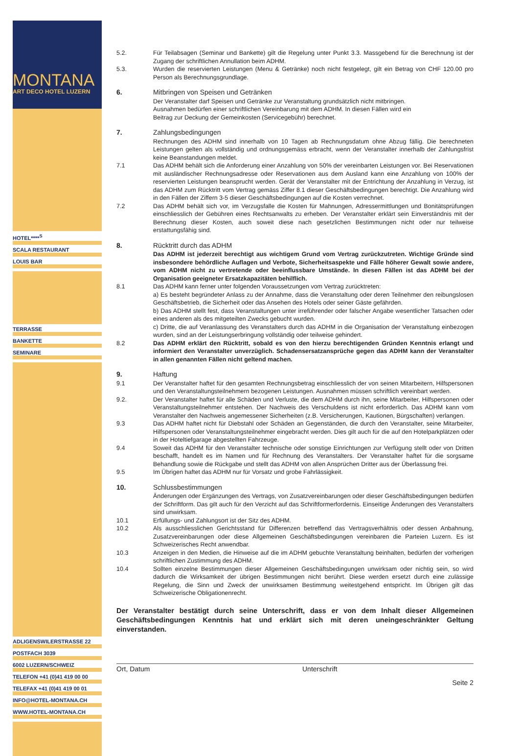MONTANA
ART DECO HOTEL LUZERN
HOTEL****<sup>S</sup>
SCALA RESTAURANT
LOUIS BAR
TERRASSE
BANKETTE
SEMINARE
ADLIGENSWILERSTRASSE 22
POSTFACH 3039
6002 LUZERN/SCHWEIZ
TELEFON +41 (0)41 419 00 00
TELEFAX +41 (0)41 419 00 01
INFO@HOTEL-MONTANA.CH
WWW.HOTEL-MONTANA.CH
5.2. Für Teilabsagen (Seminar und Bankette) gilt die Regelung unter Punkt 3.3. Massgebend für die Berechnung ist der Zugang der schriftlichen Annullation beim ADHM.
5.3. Wurden die reservierten Leistungen (Menu & Getränke) noch nicht festgelegt, gilt ein Betrag von CHF 120.00 pro Person als Berechnungsgrundlage.
6. Mitbringen von Speisen und Getränken
Der Veranstalter darf Speisen und Getränke zur Veranstaltung grundsätzlich nicht mitbringen.
Ausnahmen bedürfen einer schriftlichen Vereinbarung mit dem ADHM. In diesen Fällen wird ein
Beitrag zur Deckung der Gemeinkosten (Servicegebühr) berechnet.
7. Zahlungsbedingungen
Rechnungen des ADHM sind innerhalb von 10 Tagen ab Rechnungsdatum ohne Abzug fällig. Die berechneten Leistungen gelten als vollständig und ordnungsgemäss erbracht, wenn der Veranstalter innerhalb der Zahlungsfrist keine Beanstandungen meldet.
7.1 Das ADHM behält sich die Anforderung einer Anzahlung von 50% der vereinbarten Leistungen vor. Bei Reservationen mit ausländischer Rechnungsadresse oder Reservationen aus dem Ausland kann eine Anzahlung von 100% der reservierten Leistungen beansprucht werden. Gerät der Veranstalter mit der Entrichtung der Anzahlung in Verzug, ist das ADHM zum Rücktritt vom Vertrag gemäss Ziffer 8.1 dieser Geschäftsbedingungen berechtigt. Die Anzahlung wird in den Fällen der Ziffern 3-5 dieser Geschäftsbedingungen auf die Kosten verrechnet.
7.2 Das ADHM behält sich vor, im Verzugsfalle die Kosten für Mahnungen, Adressermittlungen und Bonitätsprüfungen einschliesslich der Gebühren eines Rechtsanwalts zu erheben. Der Veranstalter erklärt sein Einverständnis mit der Berechnung dieser Kosten, auch soweit diese nach gesetzlichen Bestimmungen nicht oder nur teilweise erstattungsfähig sind.
8. Rücktritt durch das ADHM
Das ADHM ist jederzeit berechtigt aus wichtigem Grund vom Vertrag zurückzutreten. Wichtige Gründe sind insbesondere behördliche Auflagen und Verbote, Sicherheitsaspekte und Fälle höherer Gewalt sowie andere, vom ADHM nicht zu vertretende oder beeinflussbare Umstände. In diesen Fällen ist das ADHM bei der Organisation geeigneter Ersatzkapazitäten behilflich.
8.1 Das ADHM kann ferner unter folgenden Voraussetzungen vom Vertrag zurücktreten:
a) Es besteht begründeter Anlass zu der Annahme, dass die Veranstaltung oder deren Teilnehmer den reibungslosen Geschäftsbetrieb, die Sicherheit oder das Ansehen des Hotels oder seiner Gäste gefährden.
b) Das ADHM stellt fest, dass Veranstaltungen unter irreführender oder falscher Angabe wesentlicher Tatsachen oder eines anderen als des mitgeteilten Zwecks gebucht wurden.
c) Dritte, die auf Veranlassung des Veranstalters durch das ADHM in die Organisation der Veranstaltung einbezogen wurden, sind an der Leistungserbringung vollständig oder teilweise gehindert.
8.2 Das ADHM erklärt den Rücktritt, sobald es von den hierzu berechtigenden Gründen Kenntnis erlangt und informiert den Veranstalter unverzüglich. Schadensersatzansprüche gegen das ADHM kann der Veranstalter in allen genannten Fällen nicht geltend machen.
9. Haftung
9.1 Der Veranstalter haftet für den gesamten Rechnungsbetrag einschliesslich der von seinen Mitarbeitern, Hilfspersonen und den Veranstaltungsteilnehmern bezogenen Leistungen. Ausnahmen müssen schriftlich vereinbart werden.
9.2. Der Veranstalter haftet für alle Schäden und Verluste, die dem ADHM durch ihn, seine Mitarbeiter, Hilfspersonen oder Veranstaltungsteilnehmer entstehen. Der Nachweis des Verschuldens ist nicht erforderlich. Das ADHM kann vom Veranstalter den Nachweis angemessener Sicherheiten (z.B. Versicherungen, Kautionen, Bürgschaften) verlangen.
9.3 Das ADHM haftet nicht für Diebstahl oder Schäden an Gegenständen, die durch den Veranstalter, seine Mitarbeiter, Hilfspersonen oder Veranstaltungsteilnehmer eingebracht werden. Dies gilt auch für die auf den Hotelparkplätzen oder in der Hoteltiefgarage abgestellten Fahrzeuge.
9.4 Soweit das ADHM für den Veranstalter technische oder sonstige Einrichtungen zur Verfügung stellt oder von Dritten beschafft, handelt es im Namen und für Rechnung des Veranstalters. Der Veranstalter haftet für die sorgsame Behandlung sowie die Rückgabe und stellt das ADHM von allen Ansprüchen Dritter aus der Überlassung frei.
9.5 Im Übrigen haftet das ADHM nur für Vorsatz und grobe Fahrlässigkeit.
10. Schlussbestimmungen
Änderungen oder Ergänzungen des Vertrags, von Zusatzvereinbarungen oder dieser Geschäftsbedingungen bedürfen der Schriftform. Das gilt auch für den Verzicht auf das Schriftformerfordernis. Einseitige Änderungen des Veranstalters sind unwirksam.
10.1 Erfüllungs- und Zahlungsort ist der Sitz des ADHM.
10.2 Als ausschliesslichen Gerichtsstand für Differenzen betreffend das Vertragsverhältnis oder dessen Anbahnung, Zusatzvereinbarungen oder diese Allgemeinen Geschäftsbedingungen vereinbaren die Parteien Luzern. Es ist Schweizerisches Recht anwendbar.
10.3 Anzeigen in den Medien, die Hinweise auf die im ADHM gebuchte Veranstaltung beinhalten, bedürfen der vorherigen schriftlichen Zustimmung des ADHM.
10.4 Sollten einzelne Bestimmungen dieser Allgemeinen Geschäftsbedingungen unwirksam oder nichtig sein, so wird dadurch die Wirksamkeit der übrigen Bestimmungen nicht berührt. Diese werden ersetzt durch eine zulässige Regelung, die Sinn und Zweck der unwirksamen Bestimmung weitestgehend entspricht. Im Übrigen gilt das Schweizerische Obligationenrecht.
Der Veranstalter bestätigt durch seine Unterschrift, dass er von dem Inhalt dieser Allgemeinen Geschäftsbedingungen Kenntnis hat und erklärt sich mit deren uneingeschränkter Geltung einverstanden.
Ort, Datum Unterschrift
Seite 2